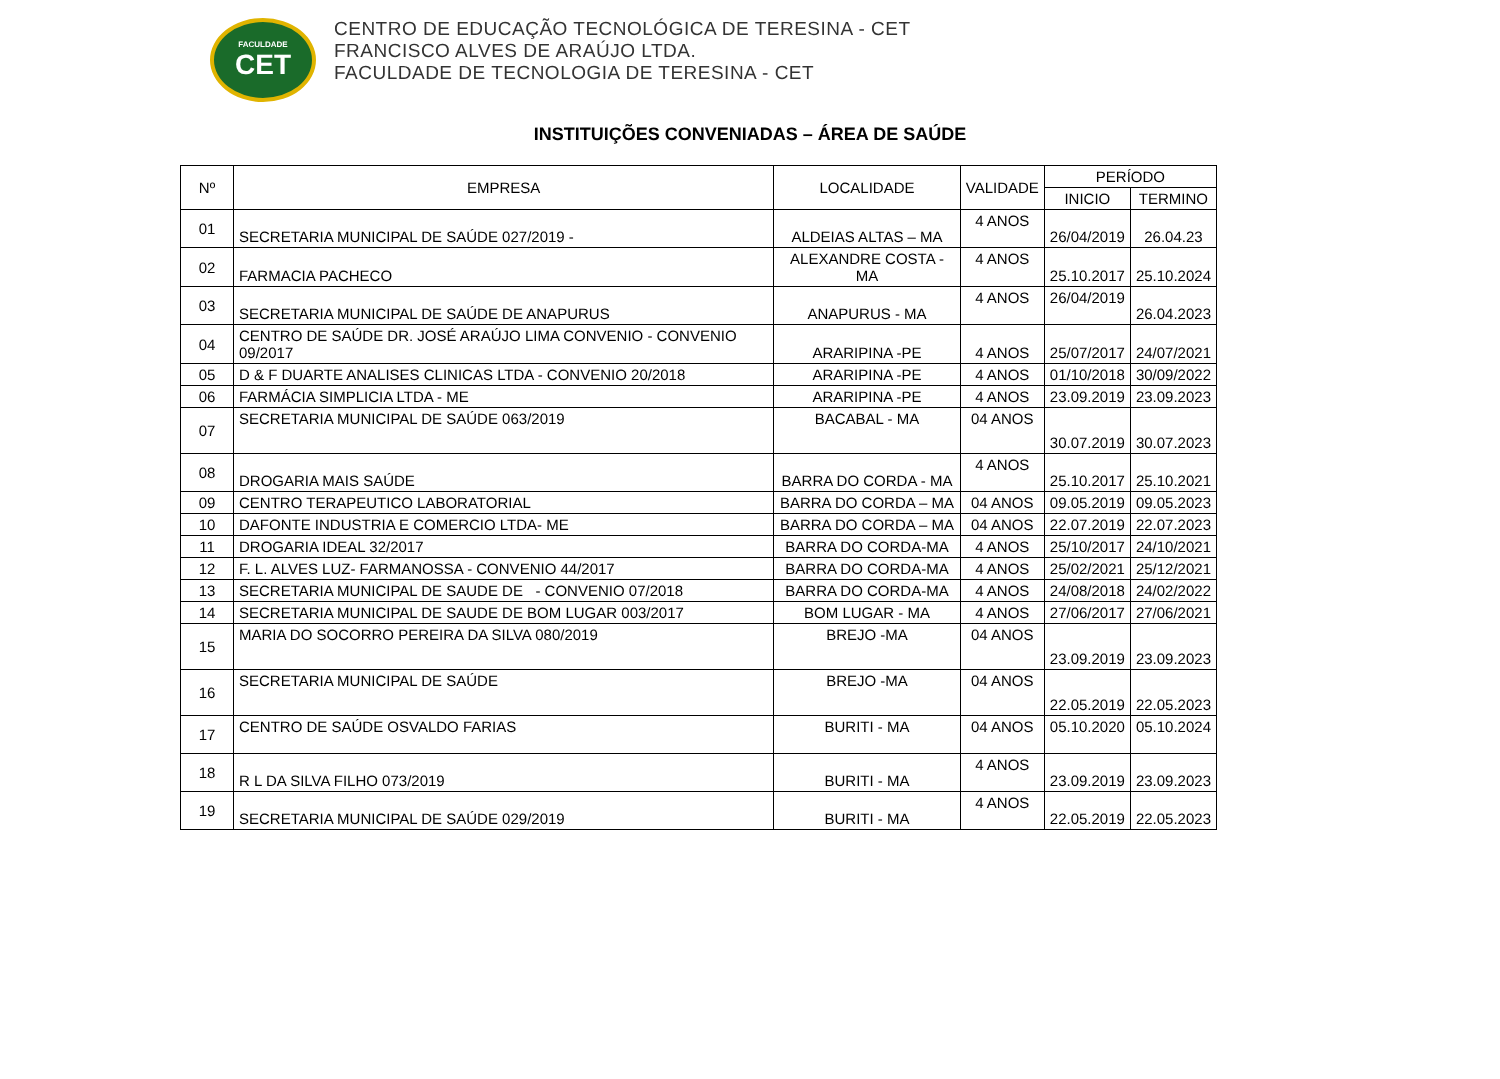FACULDADE
CET
CENTRO DE EDUCAÇÃO TECNOLÓGICA DE TERESINA - CET
FRANCISCO ALVES DE ARAÚJO LTDA.
FACULDADE DE TECNOLOGIA DE TERESINA - CET
INSTITUIÇÕES CONVENIADAS – ÁREA DE SAÚDE
| Nº | EMPRESA | LOCALIDADE | VALIDADE | PERÍODO | |
| --- | --- | --- | --- | --- | --- |
| | | | | INICIO | TERMINO |
| 01 | SECRETARIA MUNICIPAL DE SAÚDE 027/2019 - | ALDEIAS ALTAS – MA | 4 ANOS | 26/04/2019 | 26.04.23 |
| 02 | FARMACIA PACHECO | ALEXANDRE COSTA - MA | 4 ANOS | 25.10.2017 | 25.10.2024 |
| 03 | SECRETARIA MUNICIPAL DE SAÚDE DE ANAPURUS | ANAPURUS - MA | 4 ANOS | 26/04/2019 | 26.04.2023 |
| 04 | CENTRO DE SAÚDE DR. JOSÉ ARAÚJO LIMA CONVENIO - CONVENIO 09/2017 | ARARIPINA -PE | 4 ANOS | 25/07/2017 | 24/07/2021 |
| 05 | D & F DUARTE ANALISES CLINICAS LTDA - CONVENIO 20/2018 | ARARIPINA -PE | 4 ANOS | 01/10/2018 | 30/09/2022 |
| 06 | FARMÁCIA SIMPLICIA LTDA - ME | ARARIPINA -PE | 4 ANOS | 23.09.2019 | 23.09.2023 |
| 07 | SECRETARIA MUNICIPAL DE SAÚDE 063/2019 | BACABAL - MA | 04 ANOS | 30.07.2019 | 30.07.2023 |
| 08 | DROGARIA MAIS SAÚDE | BARRA DO CORDA - MA | 4 ANOS | 25.10.2017 | 25.10.2021 |
| 09 | CENTRO TERAPEUTICO LABORATORIAL | BARRA DO CORDA – MA | 04 ANOS | 09.05.2019 | 09.05.2023 |
| 10 | DAFONTE INDUSTRIA E COMERCIO LTDA- ME | BARRA DO CORDA – MA | 04 ANOS | 22.07.2019 | 22.07.2023 |
| 11 | DROGARIA IDEAL 32/2017 | BARRA DO CORDA-MA | 4 ANOS | 25/10/2017 | 24/10/2021 |
| 12 | F. L. ALVES LUZ- FARMANOSSA - CONVENIO 44/2017 | BARRA DO CORDA-MA | 4 ANOS | 25/02/2021 | 25/12/2021 |
| 13 | SECRETARIA MUNICIPAL DE SAUDE DE - CONVENIO 07/2018 | BARRA DO CORDA-MA | 4 ANOS | 24/08/2018 | 24/02/2022 |
| 14 | SECRETARIA MUNICIPAL DE SAUDE DE BOM LUGAR 003/2017 | BOM LUGAR - MA | 4 ANOS | 27/06/2017 | 27/06/2021 |
| 15 | MARIA DO SOCORRO PEREIRA DA SILVA 080/2019 | BREJO -MA | 04 ANOS | 23.09.2019 | 23.09.2023 |
| 16 | SECRETARIA MUNICIPAL DE SAÚDE | BREJO -MA | 04 ANOS | 22.05.2019 | 22.05.2023 |
| 17 | CENTRO DE SAÚDE OSVALDO FARIAS | BURITI - MA | 04 ANOS | 05.10.2020 | 05.10.2024 |
| 18 | R L DA SILVA FILHO 073/2019 | BURITI - MA | 4 ANOS | 23.09.2019 | 23.09.2023 |
| 19 | SECRETARIA MUNICIPAL DE SAÚDE 029/2019 | BURITI - MA | 4 ANOS | 22.05.2019 | 22.05.2023 |